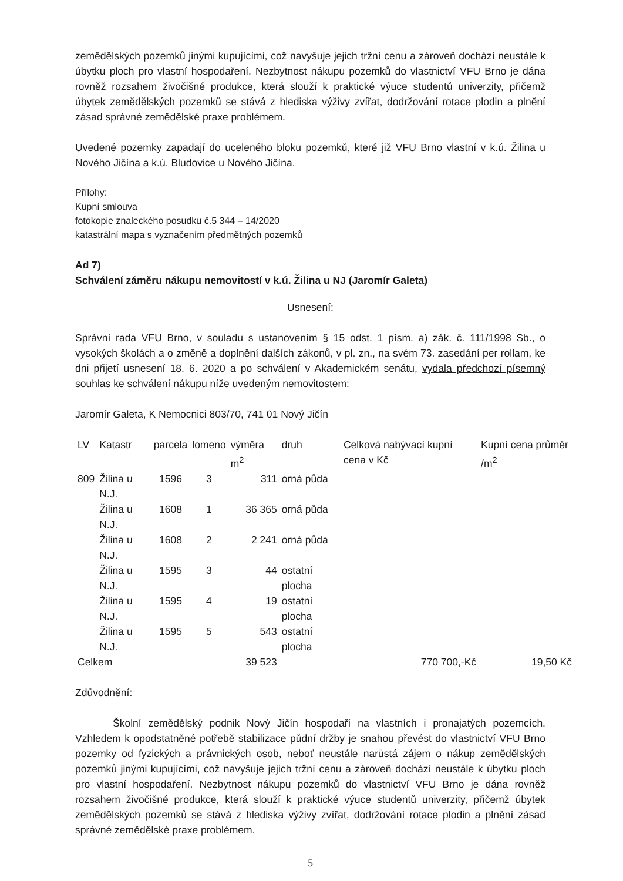zemědělských pozemků jinými kupujícími, což navyšuje jejich tržní cenu a zároveň dochází neustále k úbytku ploch pro vlastní hospodaření. Nezbytnost nákupu pozemků do vlastnictví VFU Brno je dána rovněž rozsahem živočišné produkce, která slouží k praktické výuce studentů univerzity, přičemž úbytek zemědělských pozemků se stává z hlediska výživy zvířat, dodržování rotace plodin a plnění zásad správné zemědělské praxe problémem.
Uvedené pozemky zapadají do uceleného bloku pozemků, které již VFU Brno vlastní v k.ú. Žilina u Nového Jičína a k.ú. Bludovice u Nového Jičína.
Přílohy:
Kupní smlouva
fotokopie znaleckého posudku č.5 344 – 14/2020
katastrální mapa s vyznačením předmětných pozemků
Ad 7)
Schválení záměru nákupu nemovitostí v k.ú. Žilina u NJ (Jaromír Galeta)
Usnesení:
Správní rada VFU Brno, v souladu s ustanovením § 15 odst. 1 písm. a) zák. č. 111/1998 Sb., o vysokých školách a o změně a doplnění dalších zákonů, v pl. zn., na svém 73. zasedání per rollam, ke dni přijetí usnesení 18. 6. 2020 a po schválení v Akademickém senátu, vydala předchozí písemný souhlas ke schválení nákupu níže uvedeným nemovitostem:
Jaromír Galeta, K Nemocnici 803/70, 741 01 Nový Jičín
| LV | Katastr | parcela | lomeno | výměra m<sup>2</sup> | druh | Celková nabývací kupní cena v Kč | Kupní cena průměr /m<sup>2</sup> |
| --- | --- | --- | --- | --- | --- | --- | --- |
| 809 | Žilina u N.J. | 1596 | 3 | 311 | orná půda | | |
| | Žilina u N.J. | 1608 | 1 | 36 365 | orná půda | | |
| | Žilina u N.J. | 1608 | 2 | 2 241 | orná půda | | |
| | Žilina u N.J. | 1595 | 3 | 44 | ostatní plocha | | |
| | Žilina u N.J. | 1595 | 4 | 19 | ostatní plocha | | |
| | Žilina u N.J. | 1595 | 5 | 543 | ostatní plocha | | |
| Celkem | | | | 39 523 | | 770 700,-Kč | 19,50 Kč |
Zdůvodnění:
Školní zemědělský podnik Nový Jičín hospodaří na vlastních i pronajatých pozemcích. Vzhledem k opodstatněné potřebě stabilizace půdní držby je snahou převést do vlastnictví VFU Brno pozemky od fyzických a právnických osob, neboť neustále narůstá zájem o nákup zemědělských pozemků jinými kupujícími, což navyšuje jejich tržní cenu a zároveň dochází neustále k úbytku ploch pro vlastní hospodaření. Nezbytnost nákupu pozemků do vlastnictví VFU Brno je dána rovněž rozsahem živočišné produkce, která slouží k praktické výuce studentů univerzity, přičemž úbytek zemědělských pozemků se stává z hlediska výživy zvířat, dodržování rotace plodin a plnění zásad správné zemědělské praxe problémem.
5